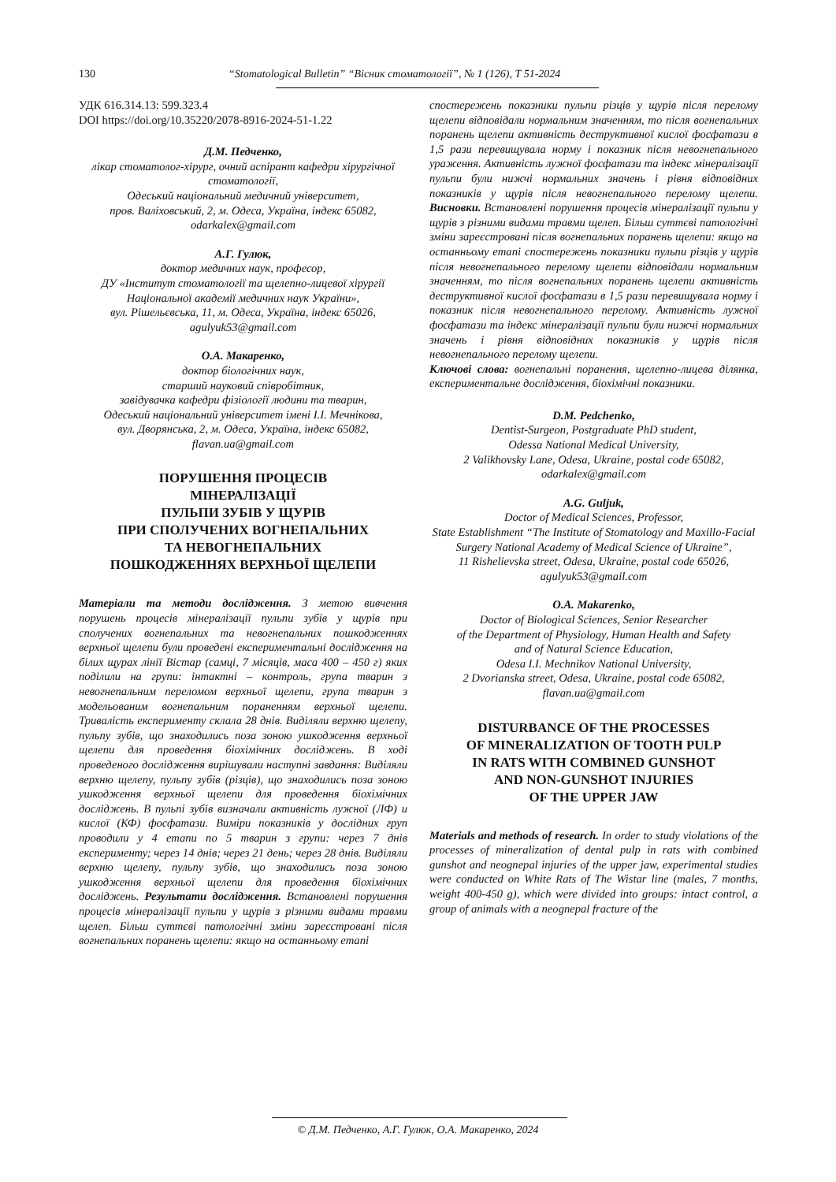130 “Stomatological Bulletin” “Вісник стоматології”, № 1 (126), Т 51-2024
УДК 616.314.13: 599.323.4
DOI https://doi.org/10.35220/2078-8916-2024-51-1.22
Д.М. Педченко,
лікар стоматолог-хірург, очний аспірант кафедри хірургічної стоматології,
Одеський національний медичний університет,
пров. Валіховський, 2, м. Одеса, Україна, індекс 65082,
odarkalex@gmail.com
А.Г. Гулюк,
доктор медичних наук, професор,
ДУ «Інститут стоматології та щелепно-лицевої хірургії Національної академії медичних наук України»,
вул. Рішельєвська, 11, м. Одеса, Україна, індекс 65026,
agulyuk53@gmail.com
О.А. Макаренко,
доктор біологічних наук,
старший науковий співробітник,
завідувачка кафедри фізіології людини та тварин,
Одеський національний університет імені І.І. Мечнікова,
вул. Дворянська, 2, м. Одеса, Україна, індекс 65082,
flavan.ua@gmail.com
ПОРУШЕННЯ ПРОЦЕСІВ
МІНЕРАЛІЗАЦІЇ
ПУЛЬПИ ЗУБІВ У ЩУРІВ
ПРИ СПОЛУЧЕНИХ ВОГНЕПАЛЬНИХ
ТА НЕВОГНЕПАЛЬНИХ
ПОШКОДЖЕННЯХ ВЕРХНЬОЇ ЩЕЛЕПИ
Матеріали та методи дослідження. З метою вивчення порушень процесів мінералізації пульпи зубів у щурів при сполучених вогнепальних та невогнепальних пошкодженнях верхньої щелепи були проведені експериментальні дослідження на білих щурах лінії Вістар (самці, 7 місяців, маса 400 – 450 г) яких поділили на групи: інтактні – контроль, група тварин з невогнепальним переломом верхньої щелепи, група тварин з модельованим вогнепальним пораненням верхньої щелепи. Тривалість експерименту склала 28 днів. Виділяли верхню щелепу, пульпу зубів, що знаходились поза зоною ушкодження верхньої щелепи для проведення біохімічних досліджень. В ході проведеного дослідження вирішували наступні завдання: Виділяли верхню щелепу, пульпу зубів (різців), що знаходились поза зоною ушкодження верхньої щелепи для проведення біохімічних досліджень. В пульпі зубів визначали активність лужної (ЛФ) и кислої (КФ) фосфатази. Виміри показників у дослідних груп проводили у 4 етапи по 5 тварин з групи: через 7 днів експерименту; через 14 днів; через 21 день; через 28 днів. Виділяли верхню щелепу, пульпу зубів, що знаходились поза зоною ушкодження верхньої щелепи для проведення біохімічних досліджень. Результати дослідження. Встановлені порушення процесів мінералізації пульпи у щурів з різними видами травми щелеп. Більш суттєві патологічні зміни зареєстровані після вогнепальних поранень щелепи: якщо на останньому етапі
спостережень показники пульпи різців у щурів після перелому щелепи відповідали нормальним значенням, то після вогнепальних поранень щелепи активність деструктивної кислої фосфатази в 1,5 рази перевищувала норму і показник після невогнепального ураження. Активність лужної фосфатази та індекс мінералізації пульпи були нижчі нормальних значень і рівня відповідних показників у щурів після невогнепального перелому щелепи. Висновки. Встановлені порушення процесів мінералізації пульпи у щурів з різними видами травми щелеп. Більш суттєві патологічні зміни зареєстровані після вогнепальних поранень щелепи: якщо на останньому етапі спостережень показники пульпи різців у щурів після невогнепального перелому щелепи відповідали нормальним значенням, то після вогнепальних поранень щелепи активність деструктивної кислої фосфатази в 1,5 рази перевищувала норму і показник після невогнепального перелому. Активність лужної фосфатази та індекс мінералізації пульпи були нижчі нормальних значень і рівня відповідних показників у щурів після невогнепального перелому щелепи.
Ключові слова: вогнепальні поранення, щелепно-лицева ділянка, експериментальне дослідження, біохімічні показники.
D.M. Pedchenko,
Dentist-Surgeon, Postgraduate PhD student,
Odessa National Medical University,
2 Valikhovsky Lane, Odesa, Ukraine, postal code 65082,
odarkalex@gmail.com
A.G. Guljuk,
Doctor of Medical Sciences, Professor,
State Establishment “The Institute of Stomatology and Maxillo-Facial Surgery National Academy of Medical Science of Ukraine”,
11 Rishelievska street, Odesa, Ukraine, postal code 65026,
agulyuk53@gmail.com
O.A. Makarenko,
Doctor of Biological Sciences, Senior Researcher
of the Department of Physiology, Human Health and Safety
and of Natural Science Education,
Odesa I.I. Mechnikov National University,
2 Dvorianska street, Odesa, Ukraine, postal code 65082,
flavan.ua@gmail.com
DISTURBANCE OF THE PROCESSES
OF MINERALIZATION OF TOOTH PULP
IN RATS WITH COMBINED GUNSHOT
AND NON-GUNSHOT INJURIES
OF THE UPPER JAW
Materials and methods of research. In order to study violations of the processes of mineralization of dental pulp in rats with combined gunshot and neognepal injuries of the upper jaw, experimental studies were conducted on White Rats of The Wistar line (males, 7 months, weight 400-450 g), which were divided into groups: intact control, a group of animals with a neognepal fracture of the
© Д.М. Педченко, А.Г. Гулюк, О.А. Макаренко, 2024